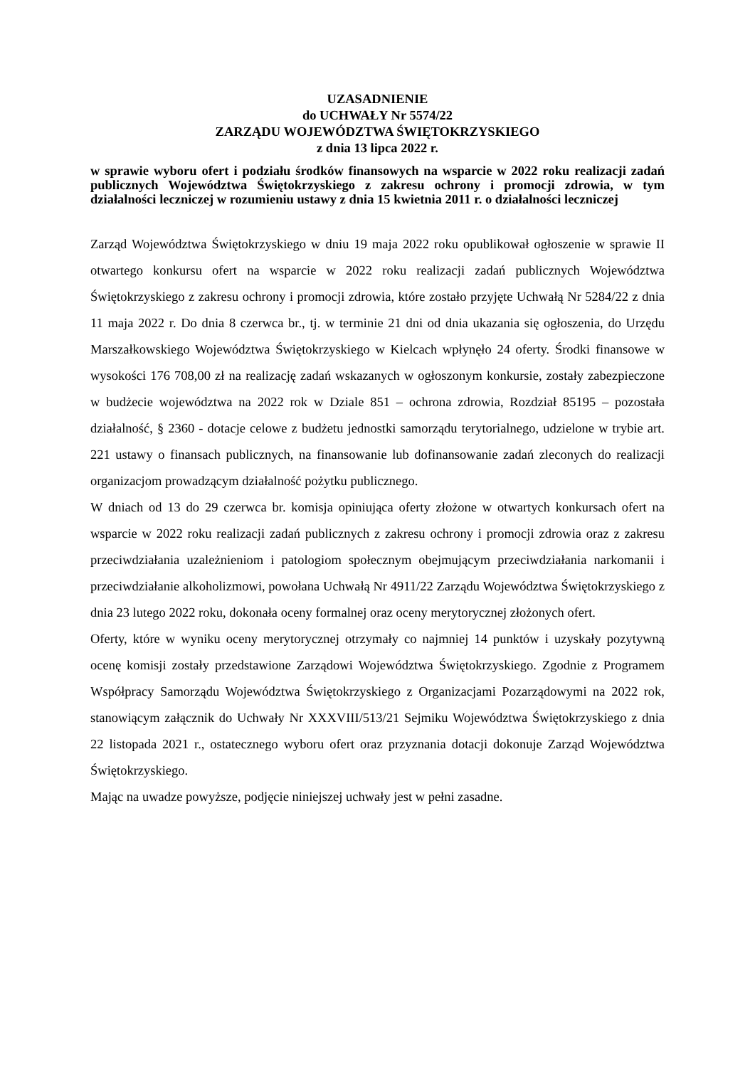UZASADNIENIE
do UCHWAŁY Nr 5574/22
ZARZĄDU WOJEWÓDZTWA ŚWIĘTOKRZYSKIEGO
z dnia 13 lipca 2022 r.
w sprawie wyboru ofert i podziału środków finansowych na wsparcie w 2022 roku realizacji zadań publicznych Województwa Świętokrzyskiego z zakresu ochrony i promocji zdrowia, w tym działalności leczniczej w rozumieniu ustawy z dnia 15 kwietnia 2011 r. o działalności leczniczej
Zarząd Województwa Świętokrzyskiego w dniu 19 maja 2022 roku opublikował ogłoszenie w sprawie II otwartego konkursu ofert na wsparcie w 2022 roku realizacji zadań publicznych Województwa Świętokrzyskiego z zakresu ochrony i promocji zdrowia, które zostało przyjęte Uchwałą Nr 5284/22 z dnia 11 maja 2022 r. Do dnia 8 czerwca br., tj. w terminie 21 dni od dnia ukazania się ogłoszenia, do Urzędu Marszałkowskiego Województwa Świętokrzyskiego w Kielcach wpłynęło 24 oferty. Środki finansowe w wysokości 176 708,00 zł na realizację zadań wskazanych w ogłoszonym konkursie, zostały zabezpieczone w budżecie województwa na 2022 rok w Dziale 851 – ochrona zdrowia, Rozdział 85195 – pozostała działalność, § 2360 - dotacje celowe z budżetu jednostki samorządu terytorialnego, udzielone w trybie art. 221 ustawy o finansach publicznych, na finansowanie lub dofinansowanie zadań zleconych do realizacji organizacjom prowadzącym działalność pożytku publicznego.
W dniach od 13 do 29 czerwca br. komisja opiniująca oferty złożone w otwartych konkursach ofert na wsparcie w 2022 roku realizacji zadań publicznych z zakresu ochrony i promocji zdrowia oraz z zakresu przeciwdziałania uzależnieniom i patologiom społecznym obejmującym przeciwdziałania narkomanii i przeciwdziałanie alkoholizmowi, powołana Uchwałą Nr 4911/22 Zarządu Województwa Świętokrzyskiego z dnia 23 lutego 2022 roku, dokonała oceny formalnej oraz oceny merytorycznej złożonych ofert.
Oferty, które w wyniku oceny merytorycznej otrzymały co najmniej 14 punktów i uzyskały pozytywną ocenę komisji zostały przedstawione Zarządowi Województwa Świętokrzyskiego. Zgodnie z Programem Współpracy Samorządu Województwa Świętokrzyskiego z Organizacjami Pozarządowymi na 2022 rok, stanowiącym załącznik do Uchwały Nr XXXVIII/513/21 Sejmiku Województwa Świętokrzyskiego z dnia 22 listopada 2021 r., ostatecznego wyboru ofert oraz przyznania dotacji dokonuje Zarząd Województwa Świętokrzyskiego.
Mając na uwadze powyższe, podjęcie niniejszej uchwały jest w pełni zasadne.